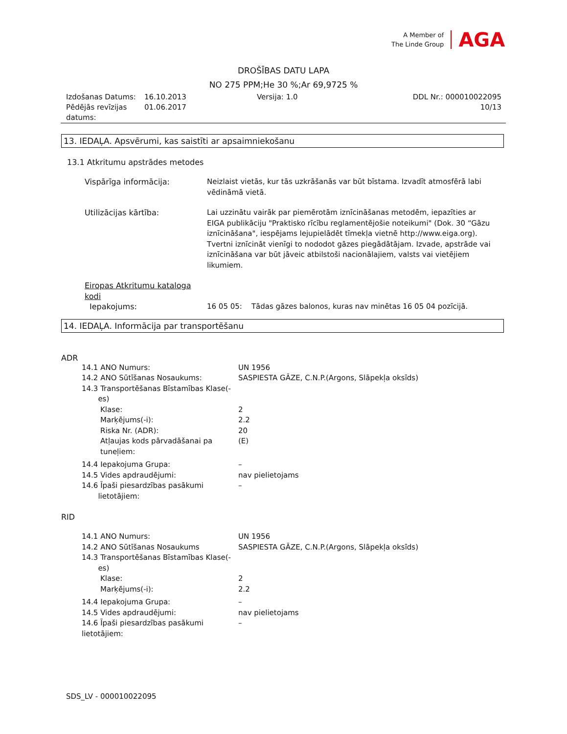A Member of
The Linde Group
AGA
DROŠĪBAS DATU LAPA
NO 275 PPM;He 30 %;Ar 69,9725 %
| Izdošanas Datums: | 16.10.2013 | Versija: 1.0 | DDL Nr.: 000010022095 |
| Pēdējās revīzijas datums: | 01.06.2017 | | 10/13 |
13. IEDAĻA. Apsvērumi, kas saistīti ar apsaimniekošanu
13.1 Atkritumu apstrādes metodes
| Vispārīga informācija: | Neizlaist vietās, kur tās uzkrāšanās var būt bīstama. Izvadīt atmosfērā labi vēdināmā vietā. |
| Utilizācijas kārtība: | Lai uzzinātu vairāk par piemērotām iznīcināšanas metodēm, iepazīties ar EIGA publikāciju "Praktisko rīcību reglamentējošie noteikumi" (Dok. 30 “Gāzu iznīcināšana", iespējams lejupielādēt tīmekļa vietnē http://www.eiga.org). Tvertni iznīcināt vienīgi to nododot gāzes piegādātājam. Izvade, apstrāde vai iznīcināšana var būt jāveic atbilstoši nacionālajiem, valsts vai vietējiem likumiem. |
| Eiropas Atkritumu kataloga kodi | |
| Iepakojums: | 16 05 05: Tādas gāzes balonos, kuras nav minētas 16 05 04 pozīcijā. |
14. IEDAĻA. Informācija par transportēšanu
ADR
| 14.1 ANO Numurs: | UN 1956 |
| 14.2 ANO Sūtīšanas Nosaukums: | SASPIESTA GĀZE, C.N.P.(Argons, Slāpekļa oksīds) |
| 14.3 Transportēšanas Bīstamības Klase(- es) | |
| Klase: | 2 |
| Marķējums(-i): | 2.2 |
| Riska Nr. (ADR): | 20 |
| Atļaujas kods pārvadāšanai pa tuneļiem: | (E) |
| 14.4 Iepakojuma Grupa: | – |
| 14.5 Vides apdraudējumi: | nav pielietojams |
| 14.6 Īpaši piesardzības pasākumi lietotājiem: | – |
RID
| 14.1 ANO Numurs: | UN 1956 |
| 14.2 ANO Sūtīšanas Nosaukums | SASPIESTA GĀZE, C.N.P.(Argons, Slāpekļa oksīds) |
| 14.3 Transportēšanas Bīstamības Klase(- es) | |
| Klase: | 2 |
| Marķējums(-i): | 2.2 |
| 14.4 Iepakojuma Grupa: | – |
| 14.5 Vides apdraudējumi: | nav pielietojams |
| 14.6 Īpaši piesardzības pasākumi lietotājiem: | – |
SDS_LV - 000010022095